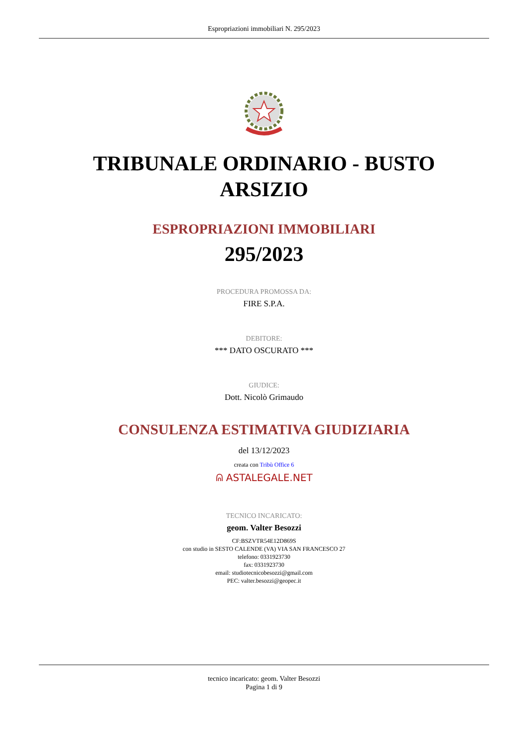Espropriazioni immobiliari N. 295/2023
TRIBUNALE ORDINARIO - BUSTO ARSIZIO
ESPROPRIAZIONI IMMOBILIARI
295/2023
PROCEDURA PROMOSSA DA:
FIRE S.P.A.
DEBITORE:
*** DATO OSCURATO ***
GIUDICE:
Dott. Nicolò Grimaudo
CONSULENZA ESTIMATIVA GIUDIZIARIA
del 13/12/2023
creata con Tribù Office 6
ᕱ ASTALEGALE.NET
TECNICO INCARICATO:
geom. Valter Besozzi
CF:BSZVTR54E12D869S
con studio in SESTO CALENDE (VA) VIA SAN FRANCESCO 27
telefono: 0331923730
fax: 0331923730
email: studiotecnicobesozzi@gmail.com
PEC: valter.besozzi@geopec.it
tecnico incaricato: geom. Valter Besozzi
Pagina 1 di 9